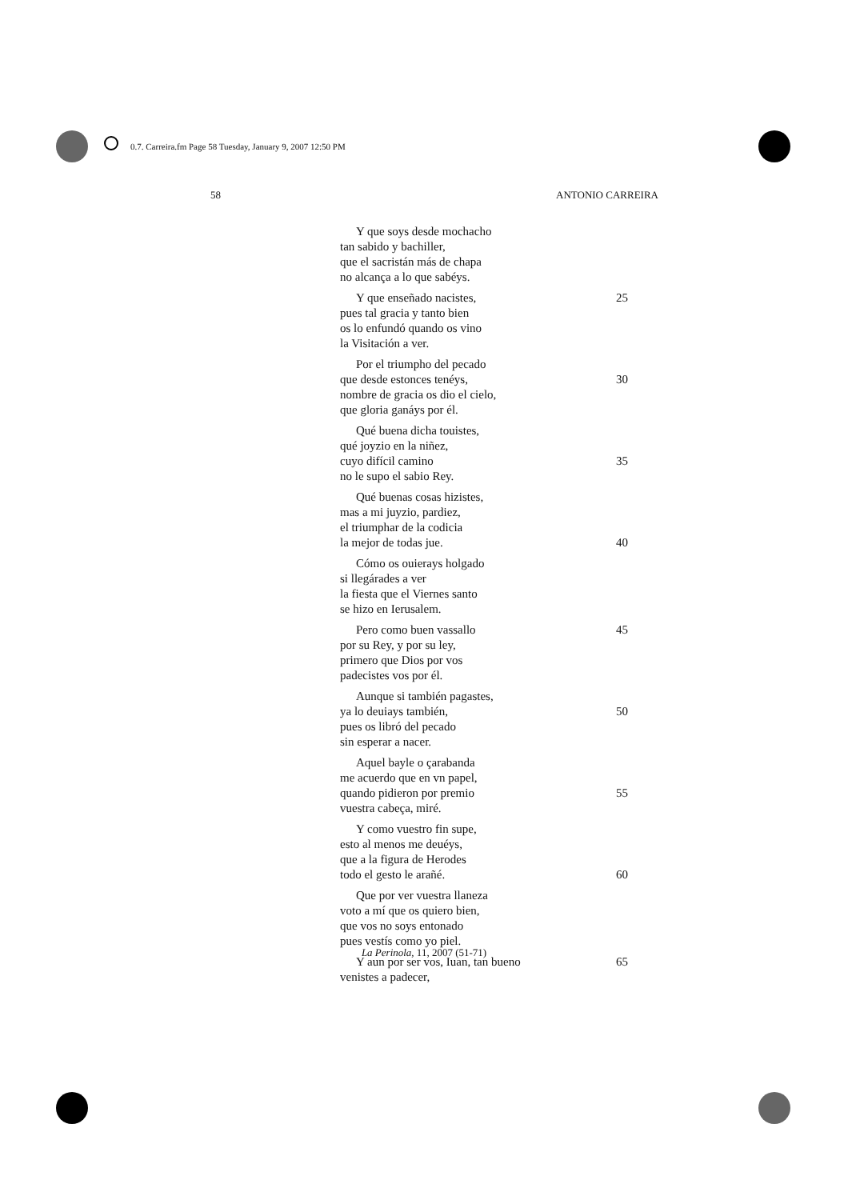0.7. Carreira.fm Page 58 Tuesday, January 9, 2007 12:50 PM
58 ANTONIO CARREIRA
Y que soys desde mochacho
tan sabido y bachiller,
que el sacristán más de chapa
no alcança a lo que sabéys.
Y que enseñado nacistes, 25
pues tal gracia y tanto bien
os lo enfundó quando os vino
la Visitación a ver.
Por el triumpho del pecado
que desde estonces tenéys, 30
nombre de gracia os dio el cielo,
que gloria ganáys por él.
Qué buena dicha touistes,
qué joyzio en la niñez,
cuyo difícil camino 35
no le supo el sabio Rey.
Qué buenas cosas hizistes,
mas a mi juyzio, pardiez,
el triumphar de la codicia
la mejor de todas jue. 40
Cómo os ouierays holgado
si llegárades a ver
la fiesta que el Viernes santo
se hizo en Ierusalem.
Pero como buen vassallo 45
por su Rey, y por su ley,
primero que Dios por vos
padecistes vos por él.
Aunque si también pagastes,
ya lo deuiays también, 50
pues os libró del pecado
sin esperar a nacer.
Aquel bayle o çarabanda
me acuerdo que en vn papel,
quando pidieron por premio 55
vuestra cabeça, miré.
Y como vuestro fin supe,
esto al menos me deuéys,
que a la figura de Herodes
todo el gesto le arañé. 60
Que por ver vuestra llaneza
voto a mí que os quiero bien,
que vos no soys entonado
pues vestís como yo piel.
Y aun por ser vos, Iuan, tan bueno 65
venistes a padecer,
La Perinola, 11, 2007 (51-71)